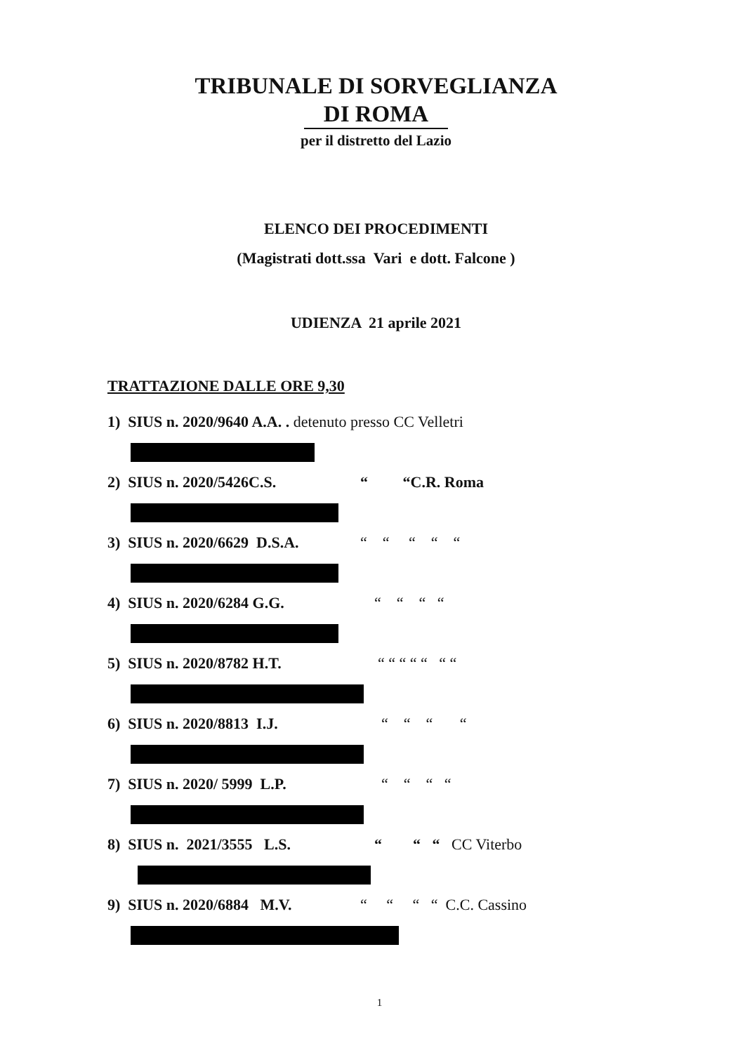TRIBUNALE DI SORVEGLIANZA
DI ROMA
per il distretto del Lazio
ELENCO DEI PROCEDIMENTI
(Magistrati dott.ssa Vari e dott. Falcone )
UDIENZA 21 aprile 2021
TRATTAZIONE DALLE ORE 9,30
1) SIUS n. 2020/9640 A.A. . detenuto presso CC Velletri
2) SIUS n. 2020/5426C.S. “ “C.R. Roma
3) SIUS n. 2020/6629 D.S.A. “ “ “ “ “
4) SIUS n. 2020/6284 G.G. “ “ “ “
5) SIUS n. 2020/8782 H.T. “ “ “ “ “ “ “
6) SIUS n. 2020/8813 I.J. “ “ “ “
7) SIUS n. 2020/ 5999 L.P. “ “ “ “
8) SIUS n. 2021/3555 L.S. “ “ “ CC Viterbo
9) SIUS n. 2020/6884 M.V. “ “ “ “ C.C. Cassino
1